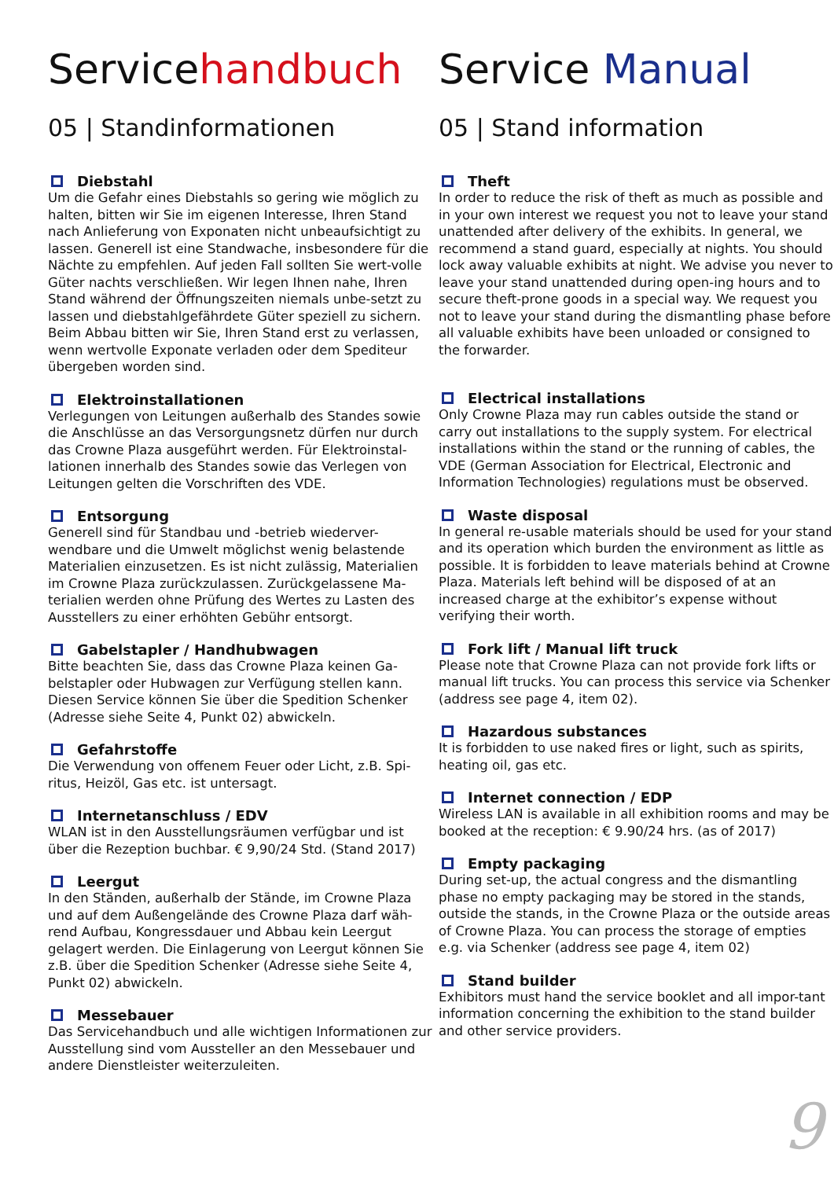Servicehandbuch
05 | Standinformationen
Diebstahl
Um die Gefahr eines Diebstahls so gering wie möglich zu halten, bitten wir Sie im eigenen Interesse, Ihren Stand nach Anlieferung von Exponaten nicht unbeaufsichtigt zu lassen. Generell ist eine Standwache, insbesondere für die Nächte zu empfehlen. Auf jeden Fall sollten Sie wert-volle Güter nachts verschließen. Wir legen Ihnen nahe, Ihren Stand während der Öffnungszeiten niemals unbe-setzt zu lassen und diebstahlgefährdete Güter speziell zu sichern. Beim Abbau bitten wir Sie, Ihren Stand erst zu verlassen, wenn wertvolle Exponate verladen oder dem Spediteur übergeben worden sind.
Elektroinstallationen
Verlegungen von Leitungen außerhalb des Standes sowie die Anschlüsse an das Versorgungsnetz dürfen nur durch das Crowne Plaza ausgeführt werden. Für Elektroinstal-lationen innerhalb des Standes sowie das Verlegen von Leitungen gelten die Vorschriften des VDE.
Entsorgung
Generell sind für Standbau und -betrieb wiederver-wendbare und die Umwelt möglichst wenig belastende Materialien einzusetzen. Es ist nicht zulässig, Materialien im Crowne Plaza zurückzulassen. Zurückgelassene Ma-terialien werden ohne Prüfung des Wertes zu Lasten des Ausstellers zu einer erhöhten Gebühr entsorgt.
Gabelstapler / Handhubwagen
Bitte beachten Sie, dass das Crowne Plaza keinen Ga-belstapler oder Hubwagen zur Verfügung stellen kann. Diesen Service können Sie über die Spedition Schenker (Adresse siehe Seite 4, Punkt 02) abwickeln.
Gefahrstoffe
Die Verwendung von offenem Feuer oder Licht, z.B. Spi-ritus, Heizöl, Gas etc. ist untersagt.
Internetanschluss / EDV
WLAN ist in den Ausstellungsräumen verfügbar und ist über die Rezeption buchbar. € 9,90/24 Std. (Stand 2017)
Leergut
In den Ständen, außerhalb der Stände, im Crowne Plaza und auf dem Außengelände des Crowne Plaza darf wäh-rend Aufbau, Kongressdauer und Abbau kein Leergut gelagert werden. Die Einlagerung von Leergut können Sie z.B. über die Spedition Schenker (Adresse siehe Seite 4, Punkt 02) abwickeln.
Messebauer
Das Servicehandbuch und alle wichtigen Informationen zur Ausstellung sind vom Aussteller an den Messebauer und andere Dienstleister weiterzuleiten.
Service Manual
05 | Stand information
Theft
In order to reduce the risk of theft as much as possible and in your own interest we request you not to leave your stand unattended after delivery of the exhibits. In general, we recommend a stand guard, especially at nights. You should lock away valuable exhibits at night. We advise you never to leave your stand unattended during open-ing hours and to secure theft-prone goods in a special way. We request you not to leave your stand during the dismantling phase before all valuable exhibits have been unloaded or consigned to the forwarder.
Electrical installations
Only Crowne Plaza may run cables outside the stand or carry out installations to the supply system. For electrical installations within the stand or the running of cables, the VDE (German Association for Electrical, Electronic and Information Technologies) regulations must be observed.
Waste disposal
In general re-usable materials should be used for your stand and its operation which burden the environment as little as possible. It is forbidden to leave materials behind at Crowne Plaza. Materials left behind will be disposed of at an increased charge at the exhibitor’s expense without verifying their worth.
Fork lift / Manual lift truck
Please note that Crowne Plaza can not provide fork lifts or manual lift trucks. You can process this service via Schenker (address see page 4, item 02).
Hazardous substances
It is forbidden to use naked fires or light, such as spirits, heating oil, gas etc.
Internet connection / EDP
Wireless LAN is available in all exhibition rooms and may be booked at the reception: € 9.90/24 hrs. (as of 2017)
Empty packaging
During set-up, the actual congress and the dismantling phase no empty packaging may be stored in the stands, outside the stands, in the Crowne Plaza or the outside areas of Crowne Plaza. You can process the storage of empties e.g. via Schenker (address see page 4, item 02)
Stand builder
Exhibitors must hand the service booklet and all impor-tant information concerning the exhibition to the stand builder and other service providers.
9